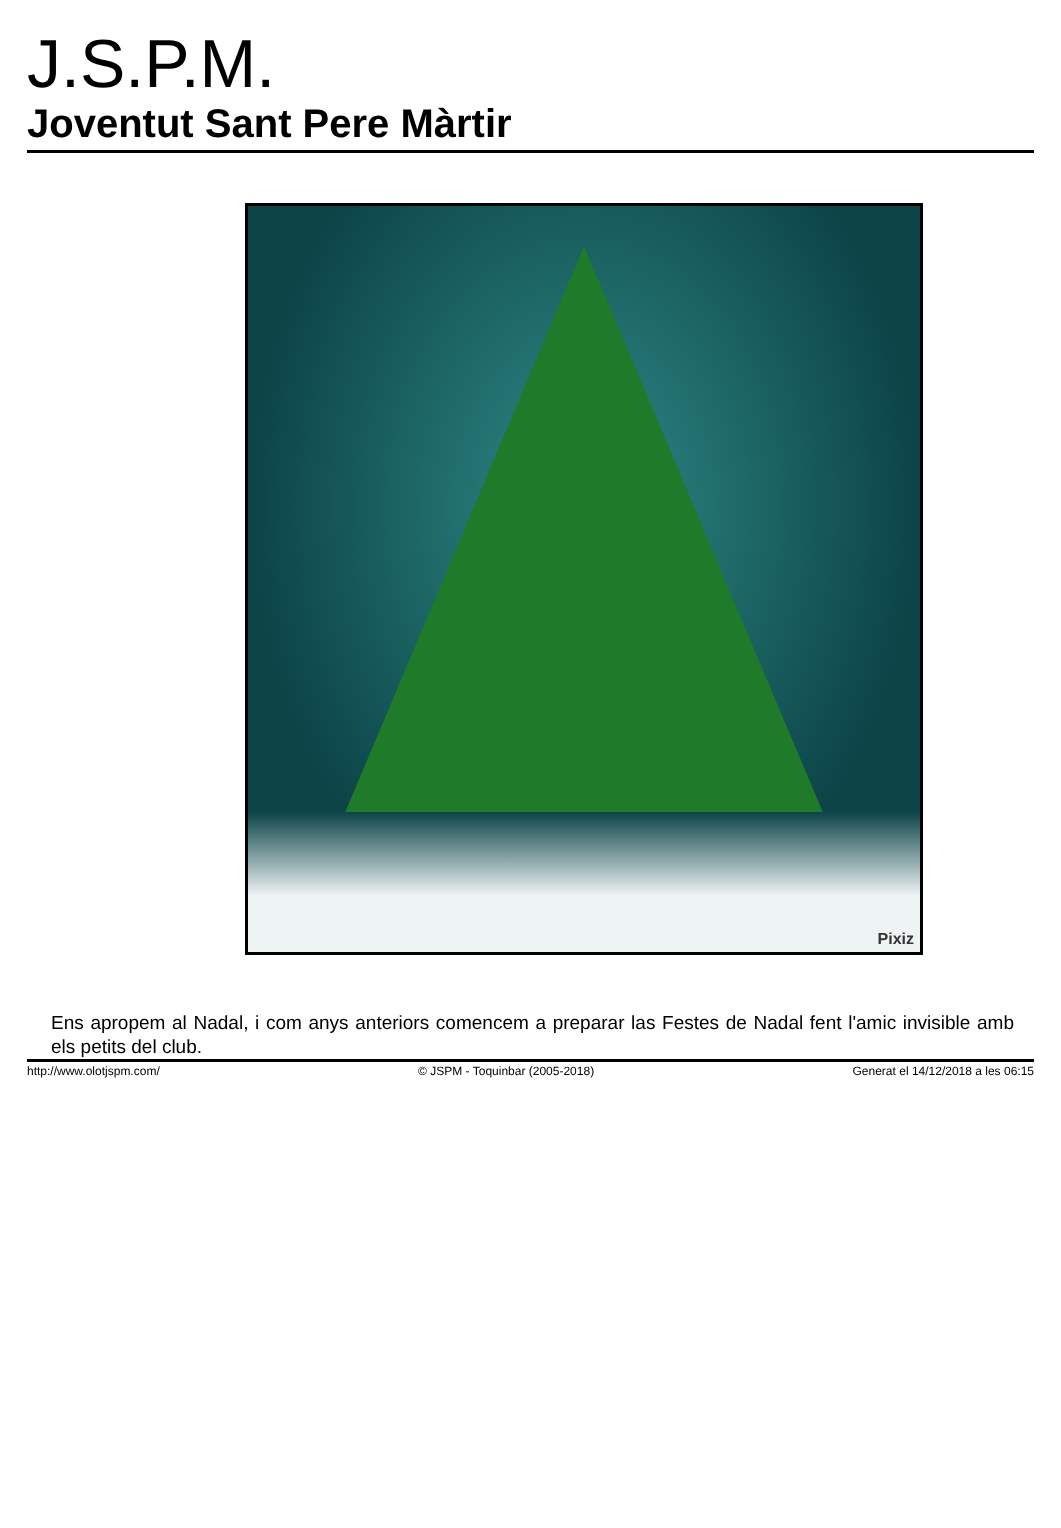J.S.P.M.
Joventut Sant Pere Màrtir
Pixiz
Ens apropem al Nadal, i com anys anteriors comencem a preparar las Festes de Nadal fent l'amic invisible amb els petits del club.
http://www.olotjspm.com/ © JSPM - Toquinbar (2005-2018) Generat el 14/12/2018 a les 06:15